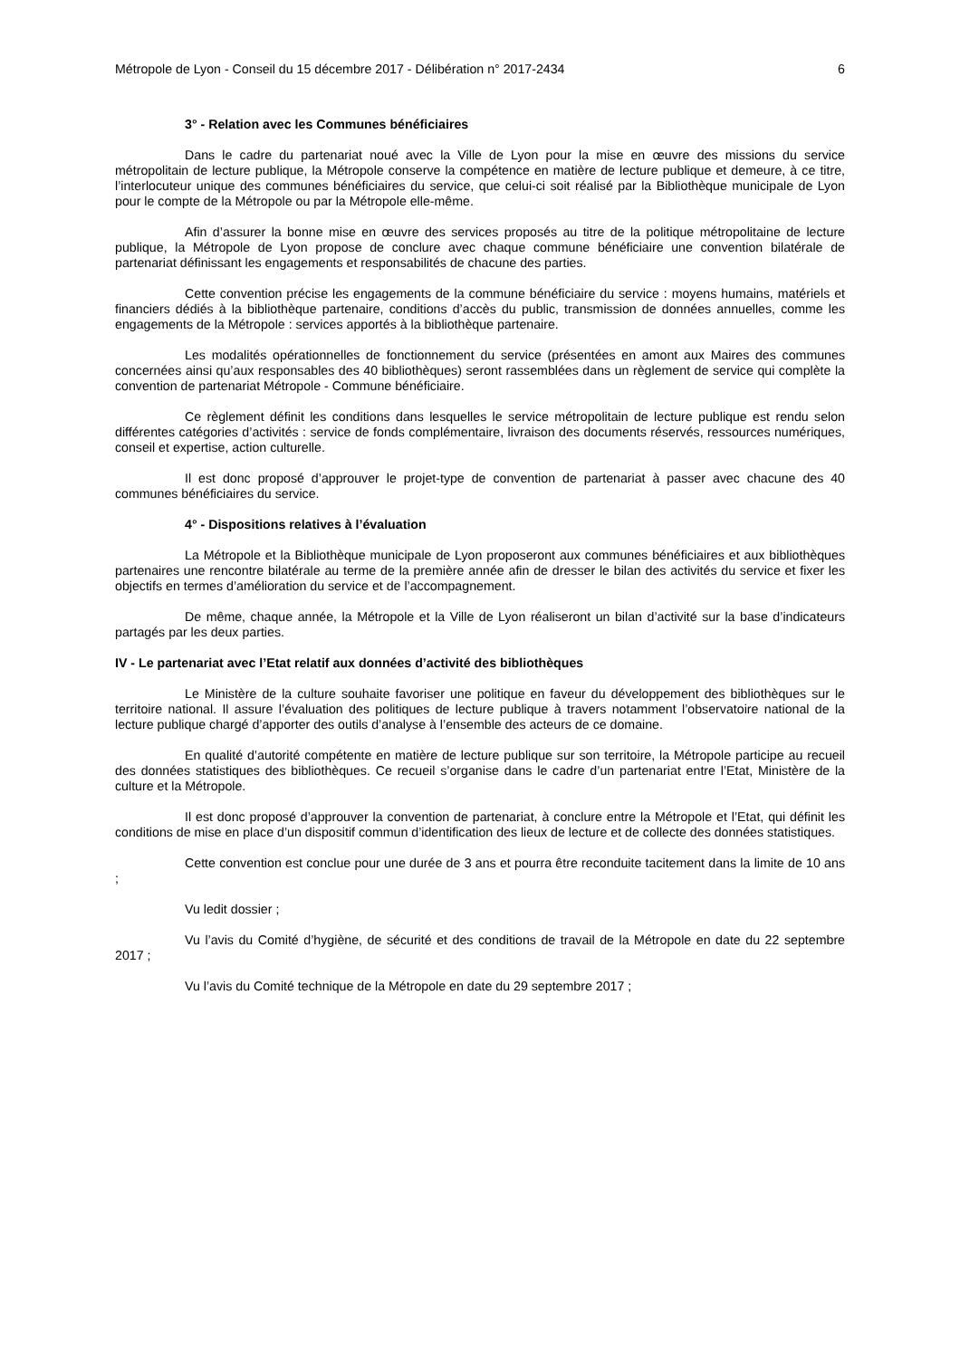Métropole de Lyon - Conseil du 15 décembre 2017 - Délibération n° 2017-2434 6
3° - Relation avec les Communes bénéficiaires
Dans le cadre du partenariat noué avec la Ville de Lyon pour la mise en œuvre des missions du service métropolitain de lecture publique, la Métropole conserve la compétence en matière de lecture publique et demeure, à ce titre, l’interlocuteur unique des communes bénéficiaires du service, que celui-ci soit réalisé par la Bibliothèque municipale de Lyon pour le compte de la Métropole ou par la Métropole elle-même.
Afin d’assurer la bonne mise en œuvre des services proposés au titre de la politique métropolitaine de lecture publique, la Métropole de Lyon propose de conclure avec chaque commune bénéficiaire une convention bilatérale de partenariat définissant les engagements et responsabilités de chacune des parties.
Cette convention précise les engagements de la commune bénéficiaire du service : moyens humains, matériels et financiers dédiés à la bibliothèque partenaire, conditions d’accès du public, transmission de données annuelles, comme les engagements de la Métropole : services apportés à la bibliothèque partenaire.
Les modalités opérationnelles de fonctionnement du service (présentées en amont aux Maires des communes concernées ainsi qu’aux responsables des 40 bibliothèques) seront rassemblées dans un règlement de service qui complète la convention de partenariat Métropole - Commune bénéficiaire.
Ce règlement définit les conditions dans lesquelles le service métropolitain de lecture publique est rendu selon différentes catégories d’activités : service de fonds complémentaire, livraison des documents réservés, ressources numériques, conseil et expertise, action culturelle.
Il est donc proposé d’approuver le projet-type de convention de partenariat à passer avec chacune des 40 communes bénéficiaires du service.
4° - Dispositions relatives à l’évaluation
La Métropole et la Bibliothèque municipale de Lyon proposeront aux communes bénéficiaires et aux bibliothèques partenaires une rencontre bilatérale au terme de la première année afin de dresser le bilan des activités du service et fixer les objectifs en termes d’amélioration du service et de l’accompagnement.
De même, chaque année, la Métropole et la Ville de Lyon réaliseront un bilan d’activité sur la base d’indicateurs partagés par les deux parties.
IV - Le partenariat avec l’Etat relatif aux données d’activité des bibliothèques
Le Ministère de la culture souhaite favoriser une politique en faveur du développement des bibliothèques sur le territoire national. Il assure l’évaluation des politiques de lecture publique à travers notamment l’observatoire national de la lecture publique chargé d’apporter des outils d’analyse à l’ensemble des acteurs de ce domaine.
En qualité d’autorité compétente en matière de lecture publique sur son territoire, la Métropole participe au recueil des données statistiques des bibliothèques. Ce recueil s’organise dans le cadre d’un partenariat entre l’Etat, Ministère de la culture et la Métropole.
Il est donc proposé d’approuver la convention de partenariat, à conclure entre la Métropole et l’Etat, qui définit les conditions de mise en place d’un dispositif commun d’identification des lieux de lecture et de collecte des données statistiques.
Cette convention est conclue pour une durée de 3 ans et pourra être reconduite tacitement dans la limite de 10 ans ;
Vu ledit dossier ;
Vu l’avis du Comité d’hygiène, de sécurité et des conditions de travail de la Métropole en date du 22 septembre 2017 ;
Vu l’avis du Comité technique de la Métropole en date du 29 septembre 2017 ;